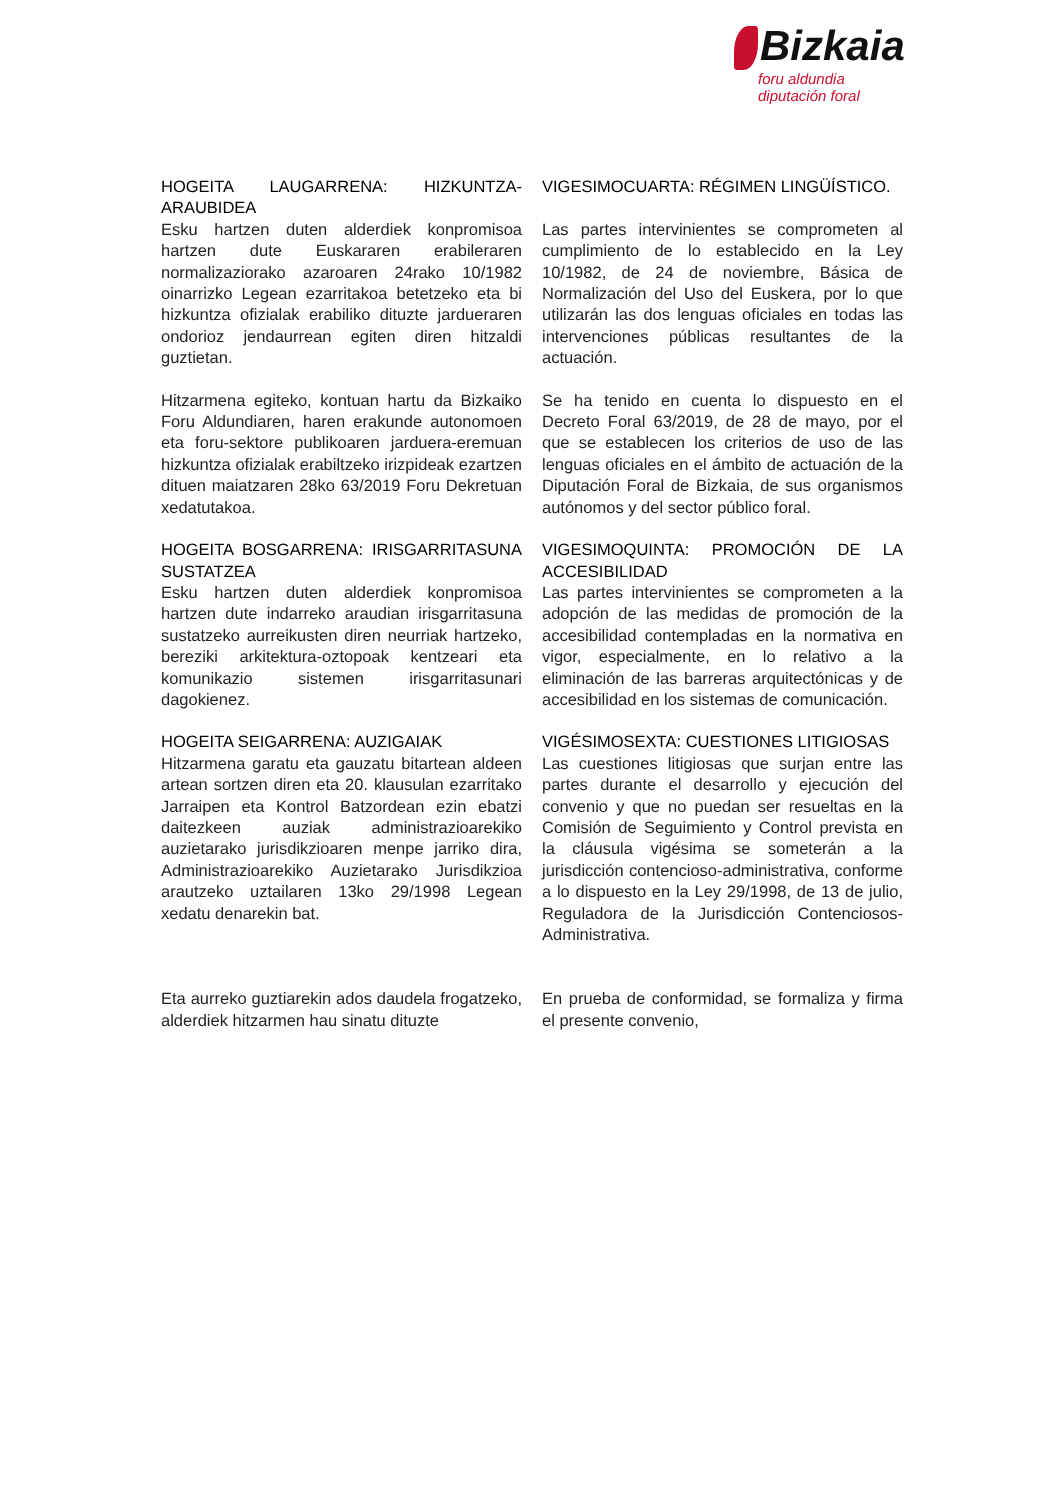Bizkaia
foru aldundia
diputación foral
HOGEITA LAUGARRENA: HIZKUNTZA-ARAUBIDEA
Esku hartzen duten alderdiek konpromisoa hartzen dute Euskararen erabileraren normalizaziorako azaroaren 24rako 10/1982 oinarrizko Legean ezarritakoa betetzeko eta bi hizkuntza ofizialak erabiliko dituzte jardueraren ondorioz jendaurrean egiten diren hitzaldi guztietan.
VIGESIMOCUARTA: RÉGIMEN LINGÜÍSTICO.
Las partes intervinientes se comprometen al cumplimiento de lo establecido en la Ley 10/1982, de 24 de noviembre, Básica de Normalización del Uso del Euskera, por lo que utilizarán las dos lenguas oficiales en todas las intervenciones públicas resultantes de la actuación.
Hitzarmena egiteko, kontuan hartu da Bizkaiko Foru Aldundiaren, haren erakunde autonomoen eta foru-sektore publikoaren jarduera-eremuan hizkuntza ofizialak erabiltzeko irizpideak ezartzen dituen maiatzaren 28ko 63/2019 Foru Dekretuan xedatutakoa.
Se ha tenido en cuenta lo dispuesto en el Decreto Foral 63/2019, de 28 de mayo, por el que se establecen los criterios de uso de las lenguas oficiales en el ámbito de actuación de la Diputación Foral de Bizkaia, de sus organismos autónomos y del sector público foral.
HOGEITA BOSGARRENA: IRISGARRITASUNA SUSTATZEA
Esku hartzen duten alderdiek konpromisoa hartzen dute indarreko araudian irisgarritasuna sustatzeko aurreikusten diren neurriak hartzeko, bereziki arkitektura-oztopoak kentzeari eta komunikazio sistemen irisgarritasunari dagokienez.
VIGESIMOQUINTA: PROMOCIÓN DE LA ACCESIBILIDAD
Las partes intervinientes se comprometen a la adopción de las medidas de promoción de la accesibilidad contempladas en la normativa en vigor, especialmente, en lo relativo a la eliminación de las barreras arquitectónicas y de accesibilidad en los sistemas de comunicación.
HOGEITA SEIGARRENA: AUZIGAIAK
Hitzarmena garatu eta gauzatu bitartean aldeen artean sortzen diren eta 20. klausulan ezarritako Jarraipen eta Kontrol Batzordean ezin ebatzi daitezkeen auziak administrazioarekiko auzietarako jurisdikzioaren menpe jarriko dira, Administrazioarekiko Auzietarako Jurisdikzioa arautzeko uztailaren 13ko 29/1998 Legean xedatu denarekin bat.
VIGÉSIMOSEXTA: CUESTIONES LITIGIOSAS
Las cuestiones litigiosas que surjan entre las partes durante el desarrollo y ejecución del convenio y que no puedan ser resueltas en la Comisión de Seguimiento y Control prevista en la cláusula vigésima se someterán a la jurisdicción contencioso-administrativa, conforme a lo dispuesto en la Ley 29/1998, de 13 de julio, Reguladora de la Jurisdicción Contenciosos-Administrativa.
Eta aurreko guztiarekin ados daudela frogatzeko, alderdiek hitzarmen hau sinatu dituzte
En prueba de conformidad, se formaliza y firma el presente convenio,